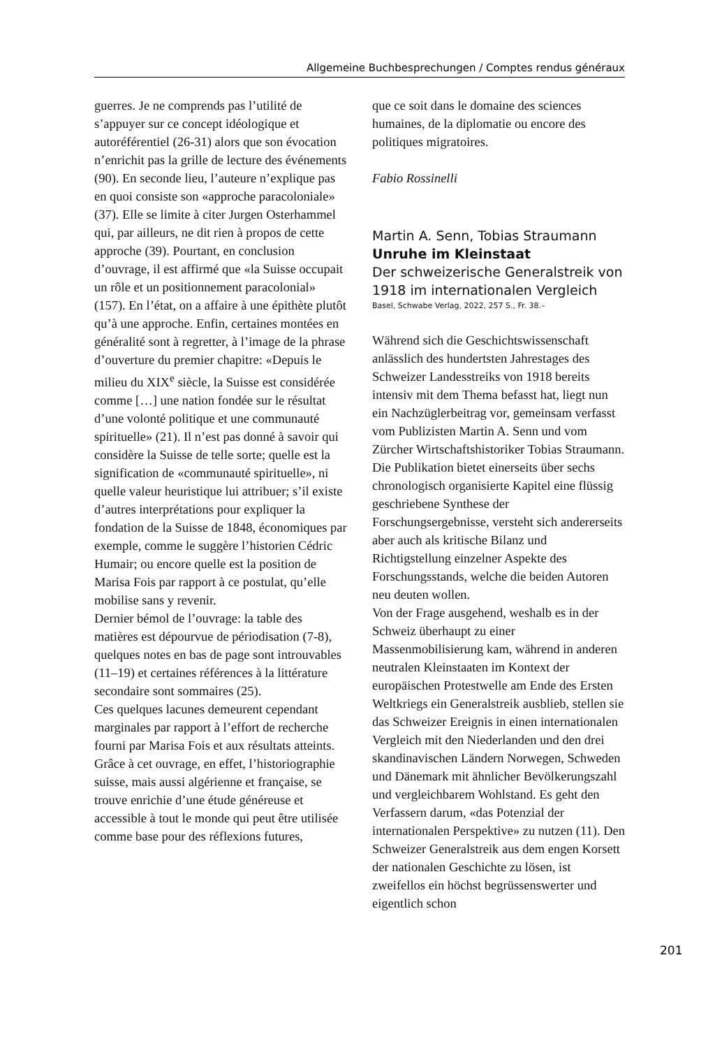Allgemeine Buchbesprechungen / Comptes rendus généraux
guerres. Je ne comprends pas l’utilité de s’appuyer sur ce concept idéologique et autoréférentiel (26-31) alors que son évocation n’enrichit pas la grille de lecture des événements (90). En seconde lieu, l’auteure n’explique pas en quoi consiste son «approche paracoloniale» (37). Elle se limite à citer Jurgen Osterhammel qui, par ailleurs, ne dit rien à propos de cette approche (39). Pourtant, en conclusion d’ouvrage, il est affirmé que «la Suisse occupait un rôle et un positionnement paracolonial» (157). En l’état, on a affaire à une épithète plutôt qu’à une approche. Enfin, certaines montées en généralité sont à regretter, à l’image de la phrase d’ouverture du premier chapitre: «Depuis le milieu du XIX<sup>e</sup> siècle, la Suisse est considérée comme […] une nation fondée sur le résultat d’une volonté politique et une communauté spirituelle» (21). Il n’est pas donné à savoir qui considère la Suisse de telle sorte; quelle est la signification de «communauté spirituelle», ni quelle valeur heuristique lui attribuer; s’il existe d’autres interprétations pour expliquer la fondation de la Suisse de 1848, économiques par exemple, comme le suggère l’historien Cédric Humair; ou encore quelle est la position de Marisa Fois par rapport à ce postulat, qu’elle mobilise sans y revenir.
Dernier bémol de l’ouvrage: la table des matières est dépourvue de périodisation (7-8), quelques notes en bas de page sont introuvables (11–19) et certaines références à la littérature secondaire sont sommaires (25).
Ces quelques lacunes demeurent cependant marginales par rapport à l’effort de recherche fourni par Marisa Fois et aux résultats atteints. Grâce à cet ouvrage, en effet, l’historiographie suisse, mais aussi algérienne et française, se trouve enrichie d’une étude généreuse et accessible à tout le monde qui peut être utilisée comme base pour des réflexions futures,
que ce soit dans le domaine des sciences humaines, de la diplomatie ou encore des politiques migratoires.
Fabio Rossinelli
Martin A. Senn, Tobias Straumann
Unruhe im Kleinstaat
Der schweizerische Generalstreik von 1918 im internationalen Vergleich
Basel, Schwabe Verlag, 2022, 257 S., Fr. 38.–
Während sich die Geschichtswissenschaft anlässlich des hundertsten Jahrestages des Schweizer Landesstreiks von 1918 bereits intensiv mit dem Thema befasst hat, liegt nun ein Nachzüglerbeitrag vor, gemeinsam verfasst vom Publizisten Martin A. Senn und vom Zürcher Wirtschaftshistoriker Tobias Straumann. Die Publikation bietet einerseits über sechs chronologisch organisierte Kapitel eine flüssig geschriebene Synthese der Forschungsergebnisse, versteht sich andererseits aber auch als kritische Bilanz und Richtigstellung einzelner Aspekte des Forschungsstands, welche die beiden Autoren neu deuten wollen.
Von der Frage ausgehend, weshalb es in der Schweiz überhaupt zu einer Massenmobilisierung kam, während in anderen neutralen Kleinstaaten im Kontext der europäischen Protestwelle am Ende des Ersten Weltkriegs ein Generalstreik ausblieb, stellen sie das Schweizer Ereignis in einen internationalen Vergleich mit den Niederlanden und den drei skandinavischen Ländern Norwegen, Schweden und Dänemark mit ähnlicher Bevölkerungszahl und vergleichbarem Wohlstand. Es geht den Verfassern darum, «das Potenzial der internationalen Perspektive» zu nutzen (11). Den Schweizer Generalstreik aus dem engen Korsett der nationalen Geschichte zu lösen, ist zweifellos ein höchst begrüssenswerter und eigentlich schon
201